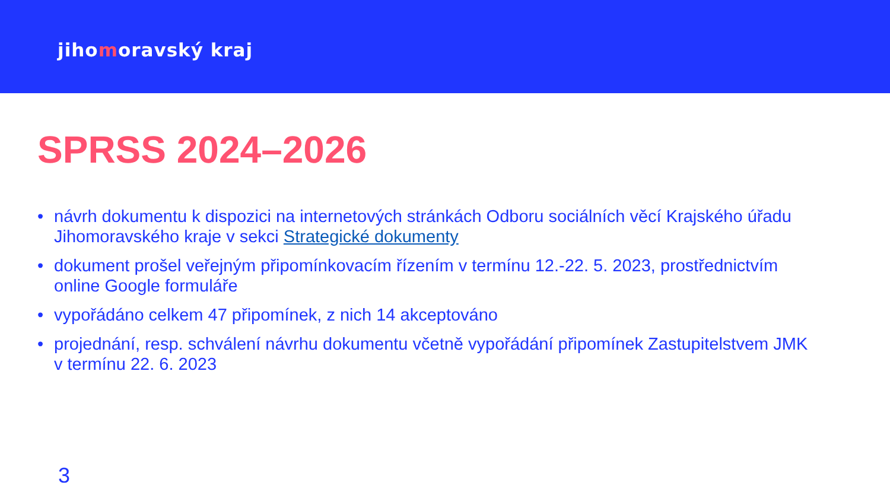jihomoravský kraj
SPRSS 2024–2026
• návrh dokumentu k dispozici na internetových stránkách Odboru sociálních věcí Krajského úřadu Jihomoravského kraje v sekci Strategické dokumenty
• dokument prošel veřejným připomínkovacím řízením v termínu 12.-22. 5. 2023, prostřednictvím online Google formuláře
• vypořádáno celkem 47 připomínek, z nich 14 akceptováno
• projednání, resp. schválení návrhu dokumentu včetně vypořádání připomínek Zastupitelstvem JMK v termínu 22. 6. 2023
3